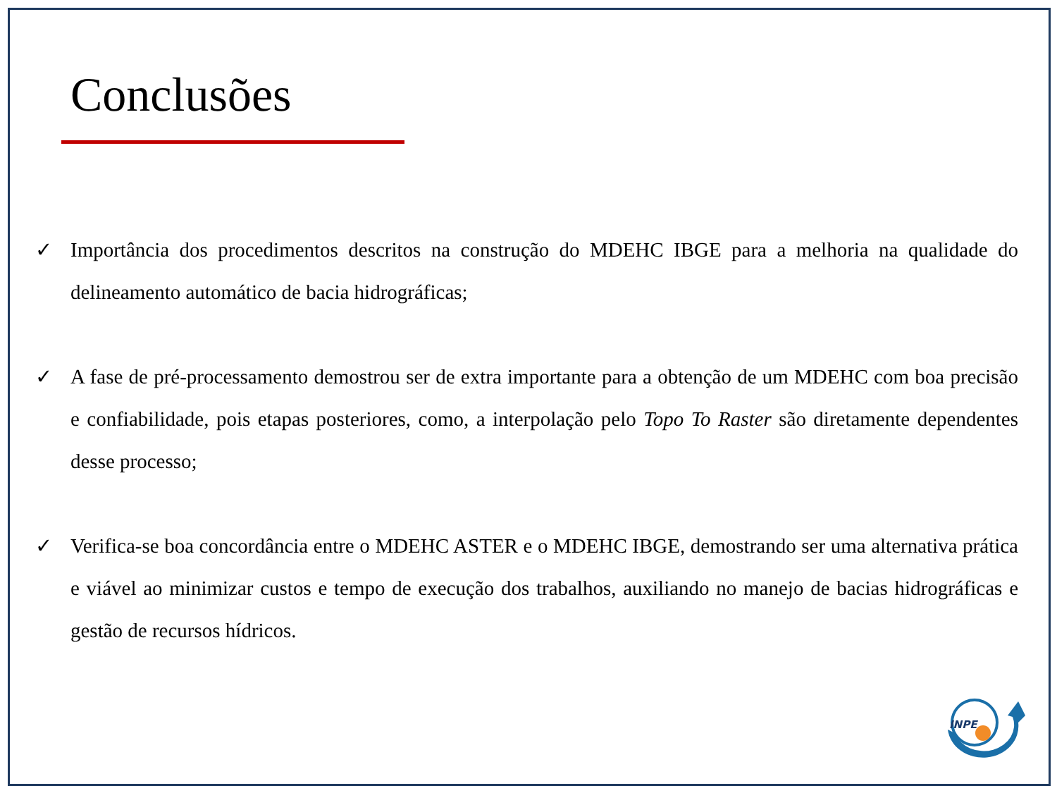Conclusões
✓ Importância dos procedimentos descritos na construção do MDEHC IBGE para a melhoria na qualidade do delineamento automático de bacia hidrográficas;
✓ A fase de pré-processamento demostrou ser de extra importante para a obtenção de um MDEHC com boa precisão e confiabilidade, pois etapas posteriores, como, a interpolação pelo Topo To Raster são diretamente dependentes desse processo;
✓ Verifica-se boa concordância entre o MDEHC ASTER e o MDEHC IBGE, demostrando ser uma alternativa prática e viável ao minimizar custos e tempo de execução dos trabalhos, auxiliando no manejo de bacias hidrográficas e gestão de recursos hídricos.
INPE